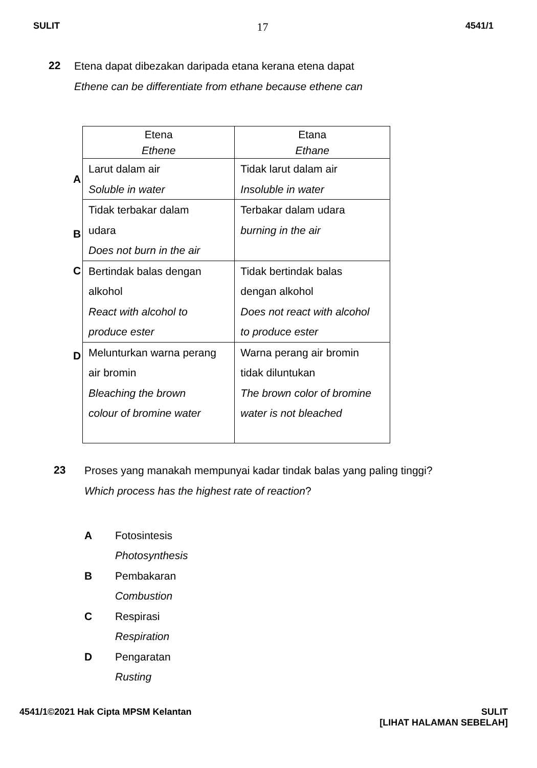SULIT 17 4541/1
22
Etena dapat dibezakan daripada etana kerana etena dapat
Ethene can be differentiate from ethane because ethene can
| | Etena Ethene | Etana Ethane |
| A | Larut dalam air Soluble in water | Tidak larut dalam air Insoluble in water |
| B | Tidak terbakar dalam udara Does not burn in the air | Terbakar dalam udara burning in the air |
| C | Bertindak balas dengan alkohol React with alcohol to produce ester | Tidak bertindak balas dengan alkohol Does not react with alcohol to produce ester |
| D | Melunturkan warna perang air bromin Bleaching the brown colour of bromine water | Warna perang air bromin tidak diluntukan The brown color of bromine water is not bleached |
23
Proses yang manakah mempunyai kadar tindak balas yang paling tinggi?
Which process has the highest rate of reaction?
A Fotosintesis
Photosynthesis
B Pembakaran
Combustion
C Respirasi
Respiration
D Pengaratan
Rusting
4541/1©2021 Hak Cipta MPSM Kelantan
SULIT
[LIHAT HALAMAN SEBELAH]